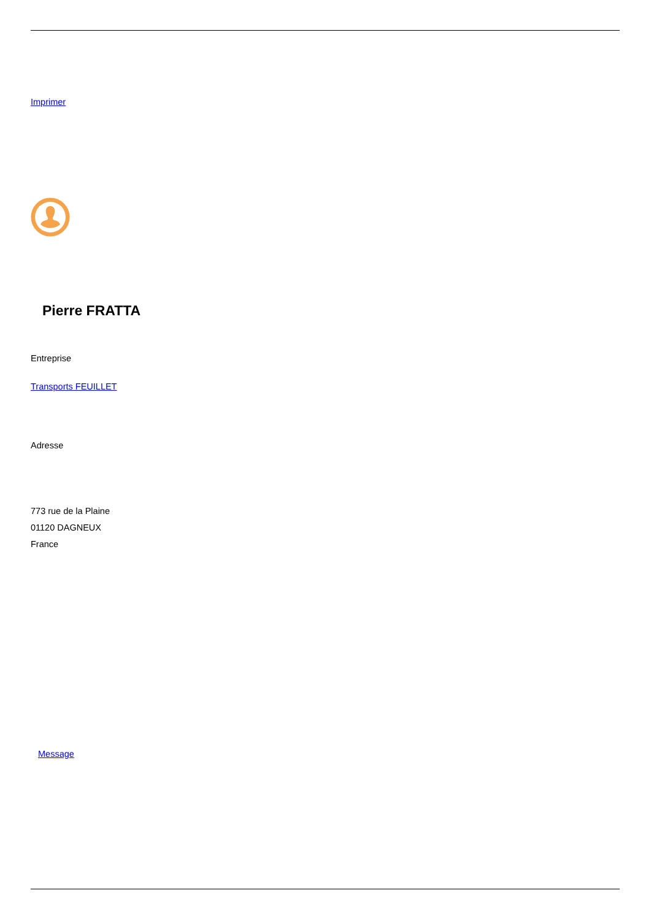Imprimer
Pierre FRATTA
Entreprise
Transports FEUILLET
Adresse
773 rue de la Plaine
01120 DAGNEUX
France
Message